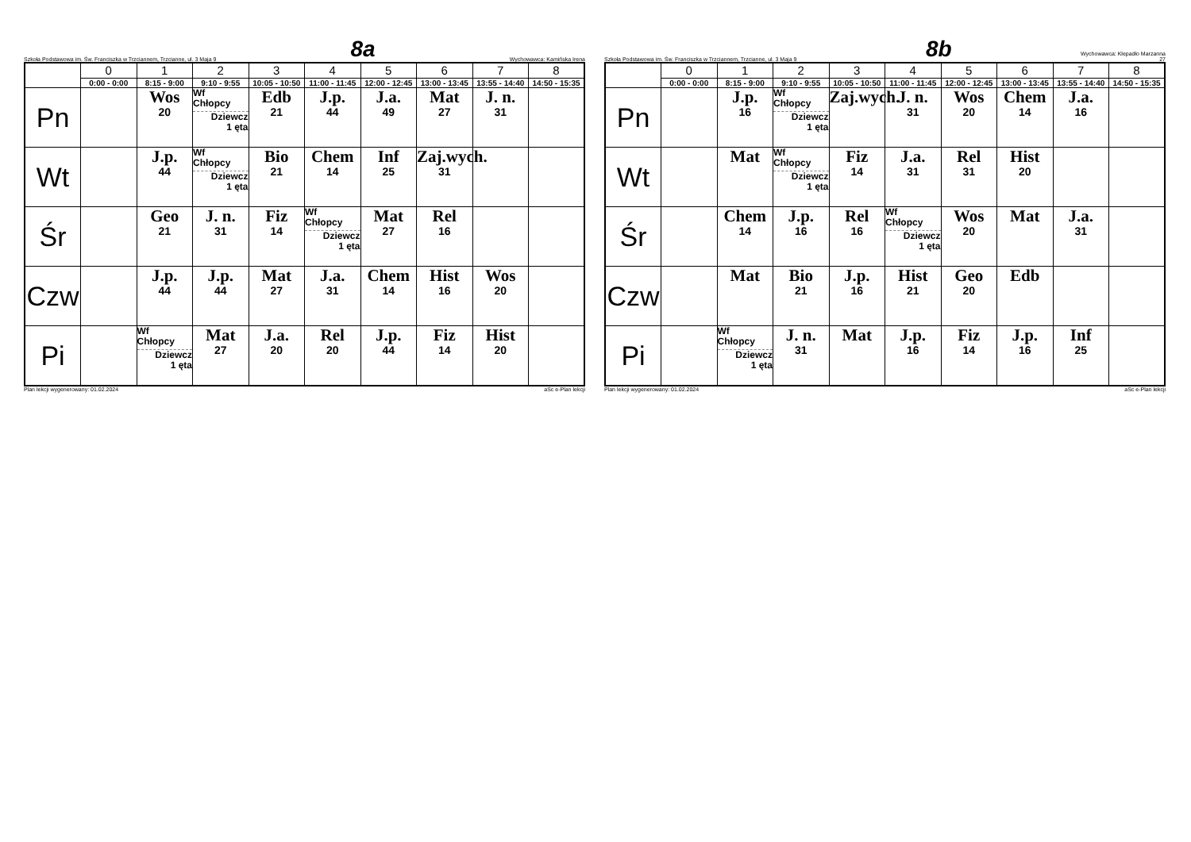Szkoła Podstawowa im. Św. Franciszka w Trzciannem, Trzcianne, ul. 3 Maja 9 8a Wychowawca: Kamińska Irena
| | 0 | 1 | 2 | 3 | 4 | 5 | 6 | 7 | 8 |
| --- | --- | --- | --- | --- | --- | --- | --- | --- | --- |
| | 0:00 - 0:00 | 8:15 - 9:00 | 9:10 - 9:55 | 10:05 - 10:50 | 11:00 - 11:45 | 12:00 - 12:45 | 13:00 - 13:45 | 13:55 - 14:40 | 14:50 - 15:35 |
| Pn | | Wos 20 | Wf Chłopcy Dziewcz 1 ęta | Edb 21 | J.p. 44 | J.a. 49 | Mat 27 | J. n. 31 | |
| Wt | | J.p. 44 | Wf Chłopcy Dziewcz 1 ęta | Bio 21 | Chem 14 | Inf 25 | Zaj.wych. 31 | | |
| Śr | | Geo 21 | J. n. 31 | Fiz 14 | Wf Chłopcy Dziewcz 1 ęta | Mat 27 | Rel 16 | | |
| Czw | | J.p. 44 | J.p. 44 | Mat 27 | J.a. 31 | Chem 14 | Hist 16 | Wos 20 | |
| Pi | | Wf Chłopcy Dziewcz 1 ęta | Mat 27 | J.a. 20 | Rel 20 | J.p. 44 | Fiz 14 | Hist 20 | |
Plan lekcji wygenerowany: 01.02.2024 aSc e-Plan lekcji
Szkoła Podstawowa im. Św. Franciszka w Trzciannem, Trzcianne, ul. 3 Maja 9 8b Wychowawca: Klepadło Marzanna
27
| | 0 | 1 | 2 | 3 | 4 | 5 | 6 | 7 | 8 |
| --- | --- | --- | --- | --- | --- | --- | --- | --- | --- |
| | 0:00 - 0:00 | 8:15 - 9:00 | 9:10 - 9:55 | 10:05 - 10:50 | 11:00 - 11:45 | 12:00 - 12:45 | 13:00 - 13:45 | 13:55 - 14:40 | 14:50 - 15:35 |
| Pn | | J.p. 16 | Wf Chłopcy Dziewcz 1 ęta | Zaj.wych. | J. n. 31 | Wos 20 | Chem 14 | J.a. 16 | |
| Wt | | Mat | Wf Chłopcy Dziewcz 1 ęta | Fiz 14 | J.a. 31 | Rel 31 | Hist 20 | | |
| Śr | | Chem 14 | J.p. 16 | Rel 16 | Wf Chłopcy Dziewcz 1 ęta | Wos 20 | Mat | J.a. 31 | |
| Czw | | Mat | Bio 21 | J.p. 16 | Hist 21 | Geo 20 | Edb | | |
| Pi | | Wf Chłopcy Dziewcz 1 ęta | J. n. 31 | Mat | J.p. 16 | Fiz 14 | J.p. 16 | Inf 25 | |
Plan lekcji wygenerowany: 01.02.2024 aSc e-Plan lekcji